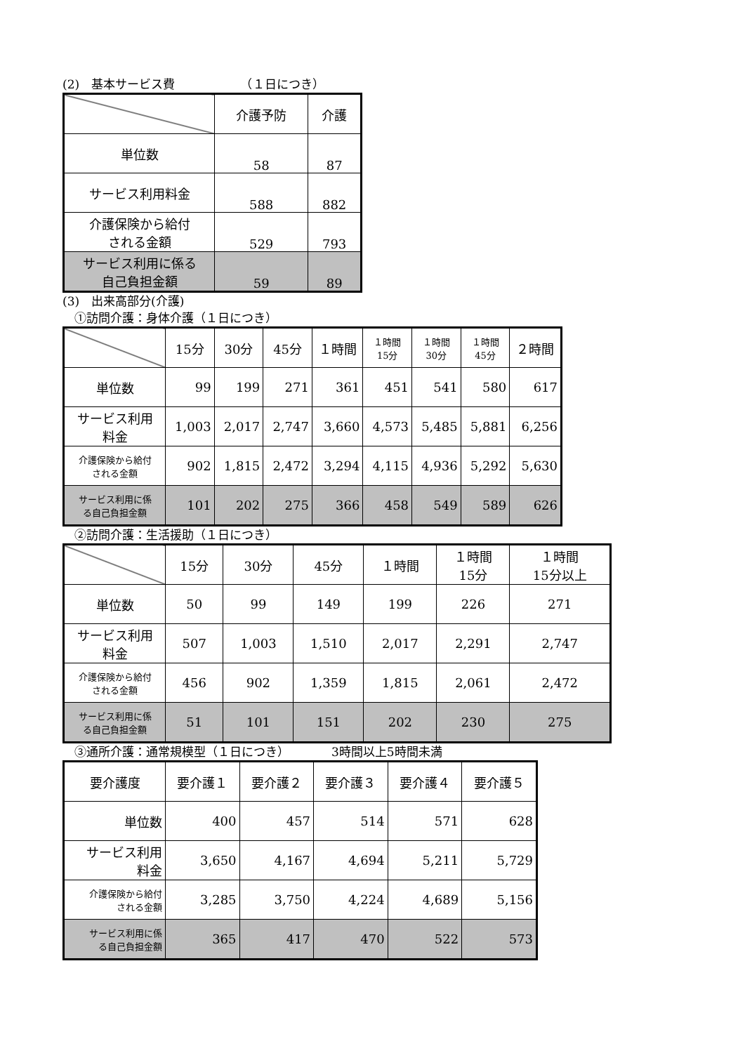(2)　基本サービス費　　　　　　（１日につき）
| | 介護予防 | 介護 |
| --- | --- | --- |
| 単位数 | 58 | 87 |
| サービス利用料金 | 588 | 882 |
| 介護保険から給付 される金額 | 529 | 793 |
| サービス利用に係る 自己負担金額 | 59 | 89 |
(3)　出来高部分(介護)
　①訪問介護：身体介護（１日につき）
| | 15分 | 30分 | 45分 | １時間 | １時間 15分 | １時間 30分 | １時間 45分 | ２時間 |
| --- | --- | --- | --- | --- | --- | --- | --- | --- |
| 単位数 | 99 | 199 | 271 | 361 | 451 | 541 | 580 | 617 |
| サービス利用 料金 | 1,003 | 2,017 | 2,747 | 3,660 | 4,573 | 5,485 | 5,881 | 6,256 |
| 介護保険から給付 される金額 | 902 | 1,815 | 2,472 | 3,294 | 4,115 | 4,936 | 5,292 | 5,630 |
| サービス利用に係 る自己負担金額 | 101 | 202 | 275 | 366 | 458 | 549 | 589 | 626 |
　②訪問介護：生活援助（１日につき）
| | 15分 | 30分 | 45分 | １時間 | １時間 15分 | １時間 15分以上 |
| --- | --- | --- | --- | --- | --- | --- |
| 単位数 | 50 | 99 | 149 | 199 | 226 | 271 |
| サービス利用 料金 | 507 | 1,003 | 1,510 | 2,017 | 2,291 | 2,747 |
| 介護保険から給付 される金額 | 456 | 902 | 1,359 | 1,815 | 2,061 | 2,472 |
| サービス利用に係 る自己負担金額 | 51 | 101 | 151 | 202 | 230 | 275 |
　③通所介護：通常規模型（１日につき）　　　　3時間以上5時間未満
| 要介護度 | 要介護１ | 要介護２ | 要介護３ | 要介護４ | 要介護５ |
| --- | --- | --- | --- | --- | --- |
| 単位数 | 400 | 457 | 514 | 571 | 628 |
| サービス利用 料金 | 3,650 | 4,167 | 4,694 | 5,211 | 5,729 |
| 介護保険から給付 される金額 | 3,285 | 3,750 | 4,224 | 4,689 | 5,156 |
| サービス利用に係 る自己負担金額 | 365 | 417 | 470 | 522 | 573 |